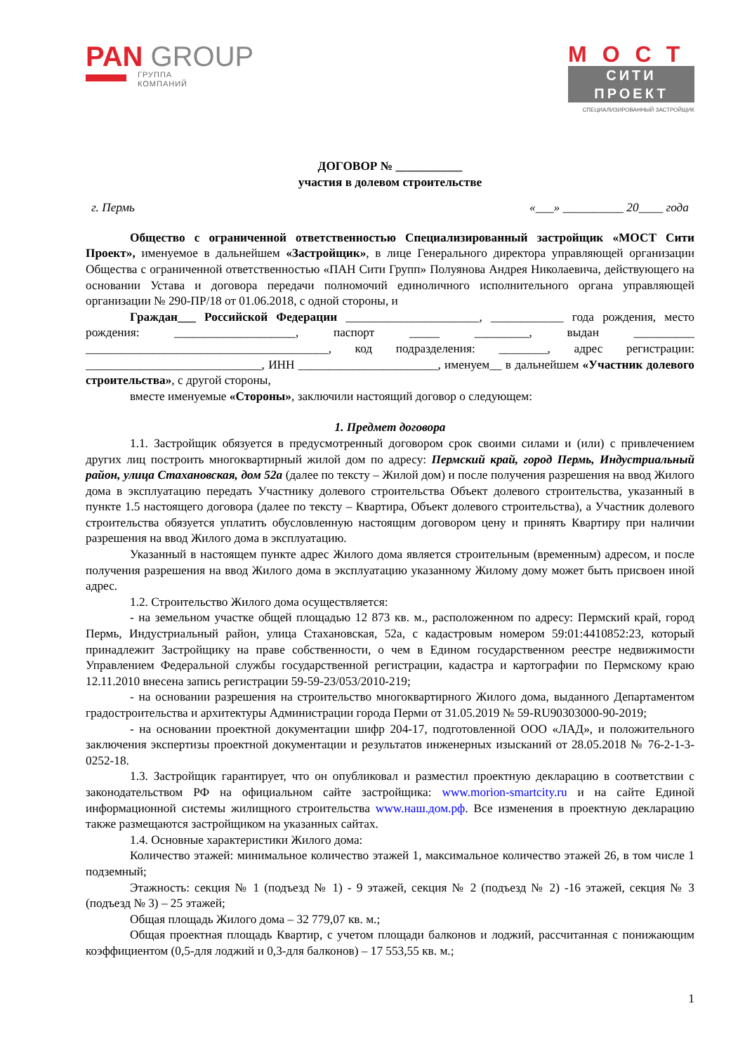PAN GROUP
ГРУППА
КОМПАНИЙ
МОСТ
СИТИ ПРОЕКТ
СПЕЦИАЛИЗИРОВАННЫЙ ЗАСТРОЙЩИК
ДОГОВОР № ___________
участия в долевом строительстве
г. Пермь «___» __________ 20____ года
Общество с ограниченной ответственностью Специализированный застройщик «МОСТ Сити Проект», именуемое в дальнейшем «Застройщик», в лице Генерального директора управляющей организации Общества с ограниченной ответственностью «ПАН Сити Групп» Полуянова Андрея Николаевича, действующего на основании Устава и договора передачи полномочий единоличного исполнительного органа управляющей организации № 290-ПР/18 от 01.06.2018, с одной стороны, и
Граждан___ Российской Федерации ______________________, ____________ года рождения, место рождения: ____________________, паспорт _____ _________, выдан __________ ________________________________________, код подразделения: ________, адрес регистрации: _____________________________, ИНН _______________________, именуем__ в дальнейшем «Участник долевого строительства», с другой стороны,
вместе именуемые «Стороны», заключили настоящий договор о следующем:
1. Предмет договора
1.1. Застройщик обязуется в предусмотренный договором срок своими силами и (или) с привлечением других лиц построить многоквартирный жилой дом по адресу: Пермский край, город Пермь, Индустриальный район, улица Стахановская, дом 52а (далее по тексту – Жилой дом) и после получения разрешения на ввод Жилого дома в эксплуатацию передать Участнику долевого строительства Объект долевого строительства, указанный в пункте 1.5 настоящего договора (далее по тексту – Квартира, Объект долевого строительства), а Участник долевого строительства обязуется уплатить обусловленную настоящим договором цену и принять Квартиру при наличии разрешения на ввод Жилого дома в эксплуатацию.
Указанный в настоящем пункте адрес Жилого дома является строительным (временным) адресом, и после получения разрешения на ввод Жилого дома в эксплуатацию указанному Жилому дому может быть присвоен иной адрес.
1.2. Строительство Жилого дома осуществляется:
- на земельном участке общей площадью 12 873 кв. м., расположенном по адресу: Пермский край, город Пермь, Индустриальный район, улица Стахановская, 52а, с кадастровым номером 59:01:4410852:23, который принадлежит Застройщику на праве собственности, о чем в Едином государственном реестре недвижимости Управлением Федеральной службы государственной регистрации, кадастра и картографии по Пермскому краю 12.11.2010 внесена запись регистрации 59-59-23/053/2010-219;
- на основании разрешения на строительство многоквартирного Жилого дома, выданного Департаментом градостроительства и архитектуры Администрации города Перми от 31.05.2019 № 59-RU90303000-90-2019;
- на основании проектной документации шифр 204-17, подготовленной ООО «ЛАД», и положительного заключения экспертизы проектной документации и результатов инженерных изысканий от 28.05.2018 № 76-2-1-3-0252-18.
1.3. Застройщик гарантирует, что он опубликовал и разместил проектную декларацию в соответствии с законодательством РФ на официальном сайте застройщика: www.morion-smartcity.ru и на сайте Единой информационной системы жилищного строительства www.наш.дом.рф. Все изменения в проектную декларацию также размещаются застройщиком на указанных сайтах.
1.4. Основные характеристики Жилого дома:
Количество этажей: минимальное количество этажей 1, максимальное количество этажей 26, в том числе 1 подземный;
Этажность: секция № 1 (подъезд № 1) - 9 этажей, секция № 2 (подъезд № 2) -16 этажей, секция № 3 (подъезд № 3) – 25 этажей;
Общая площадь Жилого дома – 32 779,07 кв. м.;
Общая проектная площадь Квартир, с учетом площади балконов и лоджий, рассчитанная с понижающим коэффициентом (0,5-для лоджий и 0,3-для балконов) – 17 553,55 кв. м.;
1